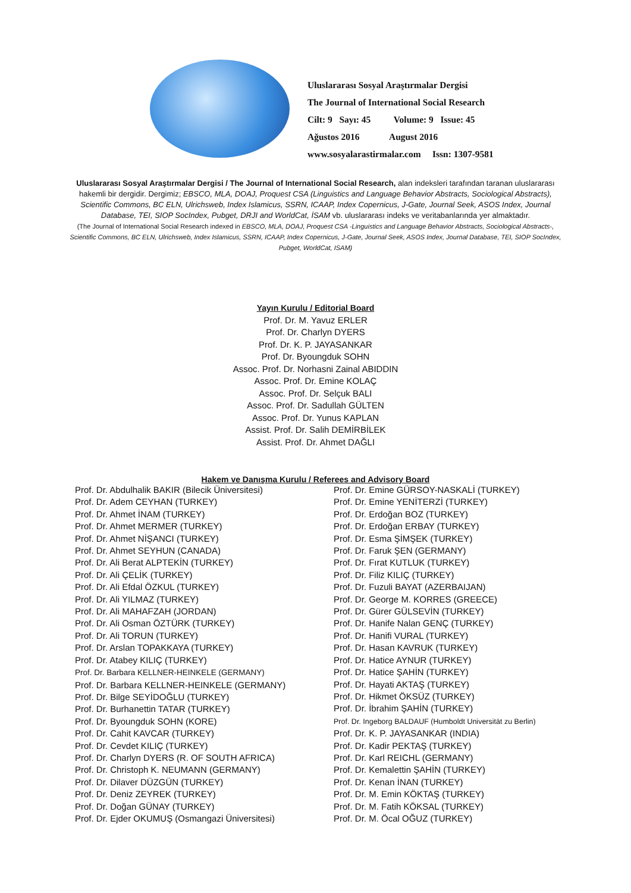Uluslararası Sosyal Araştırmalar Dergisi
The Journal of International Social Research
Cilt: 9 Sayı: 45 Volume: 9 Issue: 45
Ağustos 2016 August 2016
www.sosyalarastirmalar.com Issn: 1307-9581
Uluslararası Sosyal Araştırmalar Dergisi / The Journal of International Social Research, alan indeksleri tarafından taranan uluslararası hakemli bir dergidir. Dergimiz; EBSCO, MLA, DOAJ, Proquest CSA (Linguistics and Language Behavior Abstracts, Sociological Abstracts), Scientific Commons, BC ELN, Ulrichsweb, Index Islamicus, SSRN, ICAAP, Index Copernicus, J-Gate, Journal Seek, ASOS Index, Journal Database, TEI, SIOP SocIndex, Pubget, DRJI and WorldCat, İSAM vb. uluslararası indeks ve veritabanlarında yer almaktadır.
(The Journal of International Social Research indexed in EBSCO, MLA, DOAJ, Proquest CSA -Linguistics and Language Behavior Abstracts, Sociological Abstracts-, Scientific Commons, BC ELN, Ulrichsweb, Index Islamicus, SSRN, ICAAP, Index Copernicus, J-Gate, Journal Seek, ASOS Index, Journal Database, TEI, SIOP SocIndex, Pubget, WorldCat, ISAM)
Yayın Kurulu / Editorial Board
Prof. Dr. M. Yavuz ERLER
Prof. Dr. Charlyn DYERS
Prof. Dr. K. P. JAYASANKAR
Prof. Dr. Byoungduk SOHN
Assoc. Prof. Dr. Norhasni Zainal ABIDDIN
Assoc. Prof. Dr. Emine KOLAÇ
Assoc. Prof. Dr. Selçuk BALI
Assoc. Prof. Dr. Sadullah GÜLTEN
Assoc. Prof. Dr. Yunus KAPLAN
Assist. Prof. Dr. Salih DEMİRBİLEK
Assist. Prof. Dr. Ahmet DAĞLI
Hakem ve Danışma Kurulu / Referees and Advisory Board
Prof. Dr. Abdulhalik BAKIR (Bilecik Üniversitesi)
Prof. Dr. Adem CEYHAN (TURKEY)
Prof. Dr. Ahmet İNAM (TURKEY)
Prof. Dr. Ahmet MERMER (TURKEY)
Prof. Dr. Ahmet NİŞANCI (TURKEY)
Prof. Dr. Ahmet SEYHUN (CANADA)
Prof. Dr. Ali Berat ALPTEKİN (TURKEY)
Prof. Dr. Ali ÇELİK (TURKEY)
Prof. Dr. Ali Efdal ÖZKUL (TURKEY)
Prof. Dr. Ali YILMAZ (TURKEY)
Prof. Dr. Ali MAHAFZAH (JORDAN)
Prof. Dr. Ali Osman ÖZTÜRK (TURKEY)
Prof. Dr. Ali TORUN (TURKEY)
Prof. Dr. Arslan TOPAKKAYA (TURKEY)
Prof. Dr. Atabey KILIÇ (TURKEY)
Prof. Dr. Barbara KELLNER-HEINKELE (GERMANY)
Prof. Dr. Barbara KELLNER-HEINKELE (GERMANY)
Prof. Dr. Bilge SEYİDOĞLU (TURKEY)
Prof. Dr. Burhanettin TATAR (TURKEY)
Prof. Dr. Byoungduk SOHN (KORE)
Prof. Dr. Cahit KAVCAR (TURKEY)
Prof. Dr. Cevdet KILIÇ (TURKEY)
Prof. Dr. Charlyn DYERS (R. OF SOUTH AFRICA)
Prof. Dr. Christoph K. NEUMANN (GERMANY)
Prof. Dr. Dilaver DÜZGÜN (TURKEY)
Prof. Dr. Deniz ZEYREK (TURKEY)
Prof. Dr. Doğan GÜNAY (TURKEY)
Prof. Dr. Ejder OKUMUŞ (Osmangazi Üniversitesi)
Prof. Dr. Emine GÜRSOY-NASKALİ (TURKEY)
Prof. Dr. Emine YENİTERZİ (TURKEY)
Prof. Dr. Erdoğan BOZ (TURKEY)
Prof. Dr. Erdoğan ERBAY (TURKEY)
Prof. Dr. Esma ŞİMŞEK (TURKEY)
Prof. Dr. Faruk ŞEN (GERMANY)
Prof. Dr. Fırat KUTLUK (TURKEY)
Prof. Dr. Filiz KILIÇ (TURKEY)
Prof. Dr. Fuzuli BAYAT (AZERBAIJAN)
Prof. Dr. George M. KORRES (GREECE)
Prof. Dr. Gürer GÜLSEVİN (TURKEY)
Prof. Dr. Hanife Nalan GENÇ (TURKEY)
Prof. Dr. Hanifi VURAL (TURKEY)
Prof. Dr. Hasan KAVRUK (TURKEY)
Prof. Dr. Hatice AYNUR (TURKEY)
Prof. Dr. Hatice ŞAHİN (TURKEY)
Prof. Dr. Hayati AKTAŞ (TURKEY)
Prof. Dr. Hikmet ÖKSÜZ (TURKEY)
Prof. Dr. İbrahim ŞAHİN (TURKEY)
Prof. Dr. Ingeborg BALDAUF (Humboldt Universität zu Berlin)
Prof. Dr. K. P. JAYASANKAR (INDIA)
Prof. Dr. Kadir PEKTAŞ (TURKEY)
Prof. Dr. Karl REICHL (GERMANY)
Prof. Dr. Kemalettin ŞAHİN (TURKEY)
Prof. Dr. Kenan İNAN (TURKEY)
Prof. Dr. M. Emin KÖKTAŞ (TURKEY)
Prof. Dr. M. Fatih KÖKSAL (TURKEY)
Prof. Dr. M. Öcal OĞUZ (TURKEY)